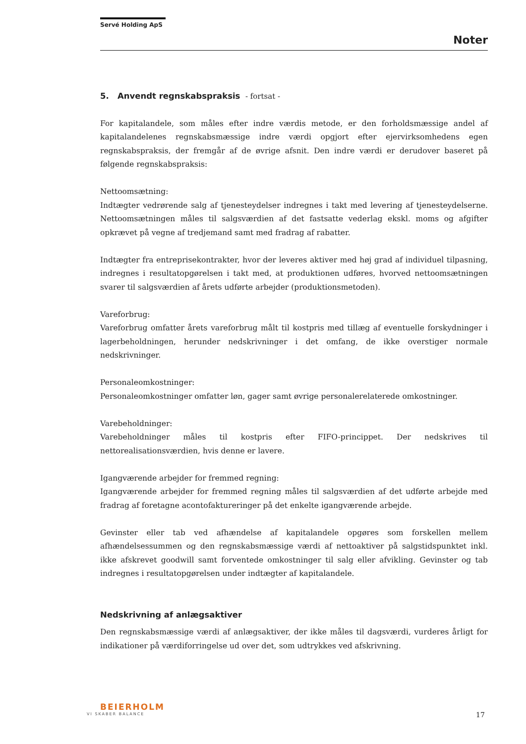Servé Holding ApS
Noter
5. Anvendt regnskabspraksis - fortsat -
For kapitalandele, som måles efter indre værdis metode, er den forholdsmæssige andel af kapitalandelenes regnskabsmæssige indre værdi opgjort efter ejervirksomhedens egen regnskabspraksis, der fremgår af de øvrige afsnit. Den indre værdi er derudover baseret på følgende regnskabspraksis:
Nettoomsætning:
Indtægter vedrørende salg af tjenesteydelser indregnes i takt med levering af tjenesteydelserne. Nettoomsætningen måles til salgsværdien af det fastsatte vederlag ekskl. moms og afgifter opkrævet på vegne af tredjemand samt med fradrag af rabatter.
Indtægter fra entreprisekontrakter, hvor der leveres aktiver med høj grad af individuel tilpasning, indregnes i resultatopgørelsen i takt med, at produktionen udføres, hvorved nettoomsætningen svarer til salgsværdien af årets udførte arbejder (produktionsmetoden).
Vareforbrug:
Vareforbrug omfatter årets vareforbrug målt til kostpris med tillæg af eventuelle forskydninger i lagerbeholdningen, herunder nedskrivninger i det omfang, de ikke overstiger normale nedskrivninger.
Personaleomkostninger:
Personaleomkostninger omfatter løn, gager samt øvrige personalerelaterede omkostninger.
Varebeholdninger:
Varebeholdninger måles til kostpris efter FIFO-princippet. Der nedskrives til nettorealisationsværdien, hvis denne er lavere.
Igangværende arbejder for fremmed regning:
Igangværende arbejder for fremmed regning måles til salgsværdien af det udførte arbejde med fradrag af foretagne acontofaktureringer på det enkelte igangværende arbejde.
Gevinster eller tab ved afhændelse af kapitalandele opgøres som forskellen mellem afhændelsessummen og den regnskabsmæssige værdi af nettoaktiver på salgstidspunktet inkl. ikke afskrevet goodwill samt forventede omkostninger til salg eller afvikling. Gevinster og tab indregnes i resultatopgørelsen under indtægter af kapitalandele.
Nedskrivning af anlægsaktiver
Den regnskabsmæssige værdi af anlægsaktiver, der ikke måles til dagsværdi, vurderes årligt for indikationer på værdiforringelse ud over det, som udtrykkes ved afskrivning.
BEIERHOLM
VI SKABER BALANCE
17